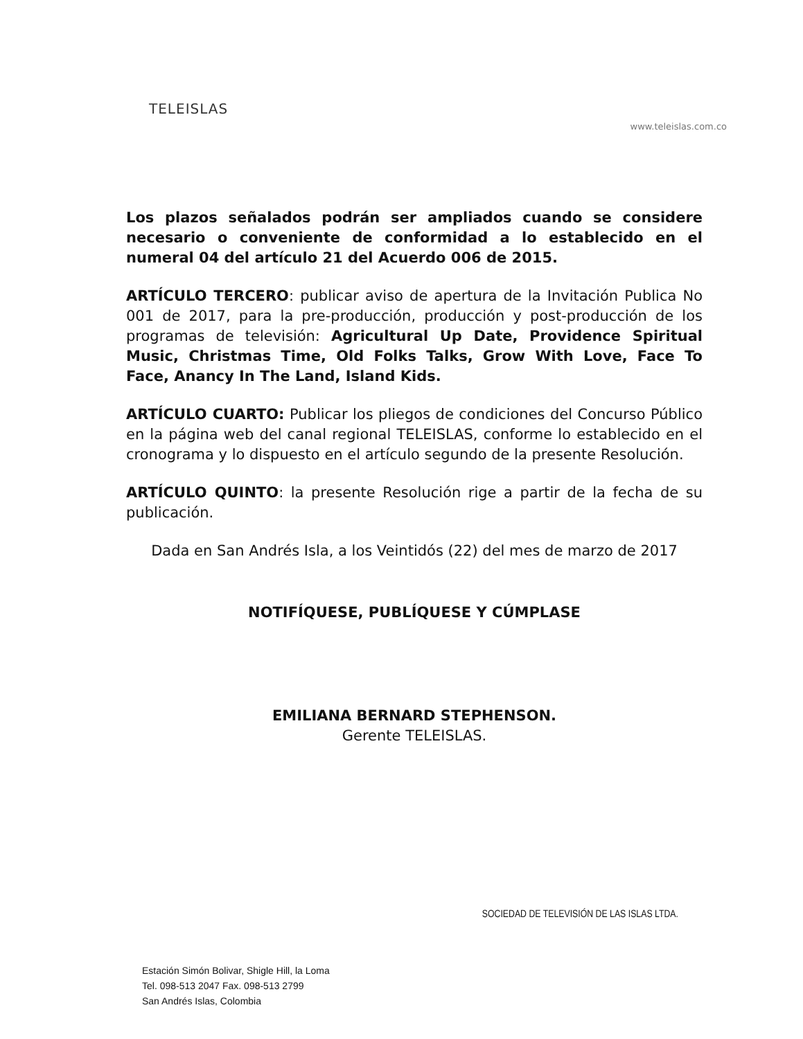TELEISLAS
www.teleislas.com.co
Los plazos señalados podrán ser ampliados cuando se considere necesario o conveniente de conformidad a lo establecido en el numeral 04 del artículo 21 del Acuerdo 006 de 2015.
ARTÍCULO TERCERO: publicar aviso de apertura de la Invitación Publica No 001 de 2017, para la pre-producción, producción y post-producción de los programas de televisión: Agricultural Up Date, Providence Spiritual Music, Christmas Time, Old Folks Talks, Grow With Love, Face To Face, Anancy In The Land, Island Kids.
ARTÍCULO CUARTO: Publicar los pliegos de condiciones del Concurso Público en la página web del canal regional TELEISLAS, conforme lo establecido en el cronograma y lo dispuesto en el artículo segundo de la presente Resolución.
ARTÍCULO QUINTO: la presente Resolución rige a partir de la fecha de su publicación.
Dada en San Andrés Isla, a los Veintidós (22) del mes de marzo de 2017
NOTIFÍQUESE, PUBLÍQUESE Y CÚMPLASE
EMILIANA BERNARD STEPHENSON.
Gerente TELEISLAS.
SOCIEDAD DE TELEVISIÓN DE LAS ISLAS LTDA.
Estación Simón Bolivar, Shigle Hill, la Loma
Tel. 098-513 2047 Fax. 098-513 2799
San Andrés Islas, Colombia